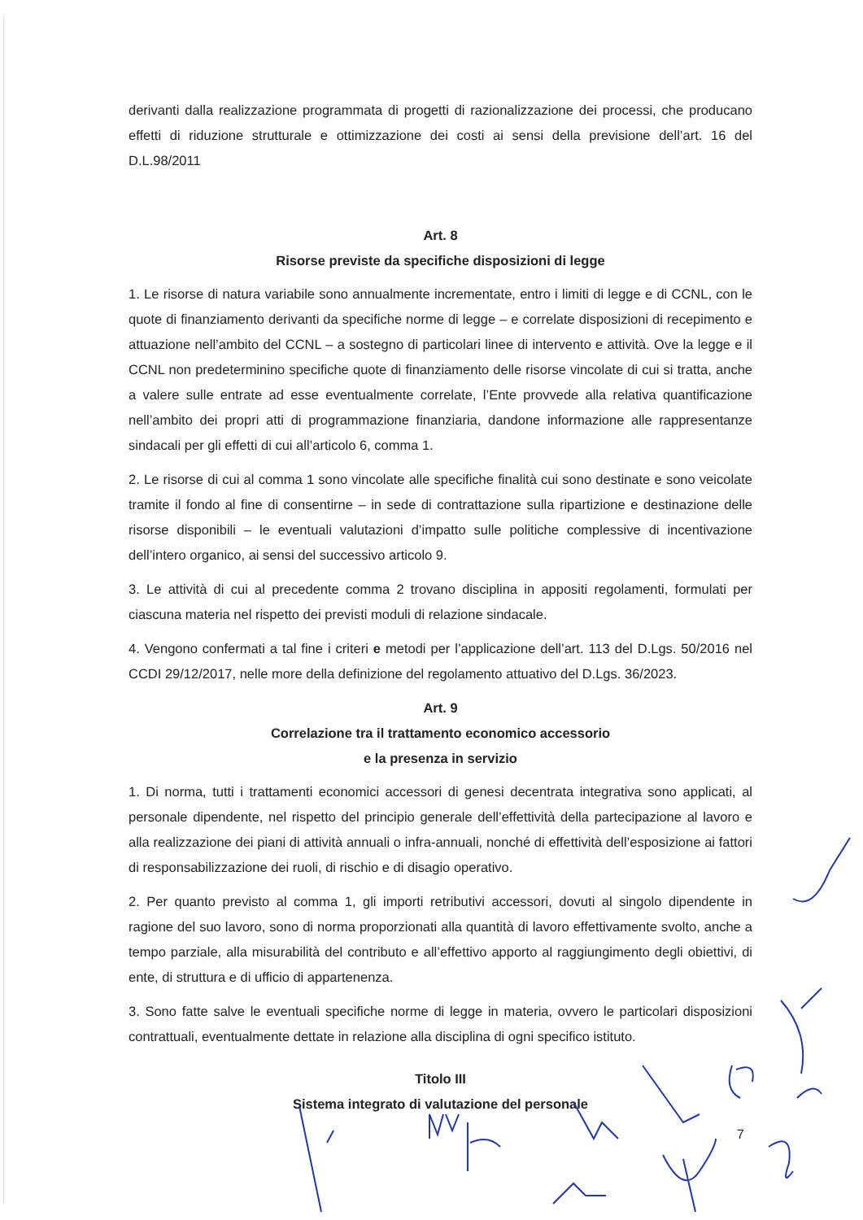derivanti dalla realizzazione programmata di progetti di razionalizzazione dei processi, che producano effetti di riduzione strutturale e ottimizzazione dei costi ai sensi della previsione dell’art. 16 del D.L.98/2011
Art. 8
Risorse previste da specifiche disposizioni di legge
1. Le risorse di natura variabile sono annualmente incrementate, entro i limiti di legge e di CCNL, con le quote di finanziamento derivanti da specifiche norme di legge – e correlate disposizioni di recepimento e attuazione nell’ambito del CCNL – a sostegno di particolari linee di intervento e attività. Ove la legge e il CCNL non predeterminino specifiche quote di finanziamento delle risorse vincolate di cui si tratta, anche a valere sulle entrate ad esse eventualmente correlate, l’Ente provvede alla relativa quantificazione nell’ambito dei propri atti di programmazione finanziaria, dandone informazione alle rappresentanze sindacali per gli effetti di cui all’articolo 6, comma 1.
2. Le risorse di cui al comma 1 sono vincolate alle specifiche finalità cui sono destinate e sono veicolate tramite il fondo al fine di consentirne – in sede di contrattazione sulla ripartizione e destinazione delle risorse disponibili – le eventuali valutazioni d’impatto sulle politiche complessive di incentivazione dell’intero organico, ai sensi del successivo articolo 9.
3. Le attività di cui al precedente comma 2 trovano disciplina in appositi regolamenti, formulati per ciascuna materia nel rispetto dei previsti moduli di relazione sindacale.
4. Vengono confermati a tal fine i criteri e metodi per l’applicazione dell’art. 113 del D.Lgs. 50/2016 nel CCDI 29/12/2017, nelle more della definizione del regolamento attuativo del D.Lgs. 36/2023.
Art. 9
Correlazione tra il trattamento economico accessorio
e la presenza in servizio
1. Di norma, tutti i trattamenti economici accessori di genesi decentrata integrativa sono applicati, al personale dipendente, nel rispetto del principio generale dell’effettività della partecipazione al lavoro e alla realizzazione dei piani di attività annuali o infra-annuali, nonché di effettività dell’esposizione ai fattori di responsabilizzazione dei ruoli, di rischio e di disagio operativo.
2. Per quanto previsto al comma 1, gli importi retributivi accessori, dovuti al singolo dipendente in ragione del suo lavoro, sono di norma proporzionati alla quantità di lavoro effettivamente svolto, anche a tempo parziale, alla misurabilità del contributo e all’effettivo apporto al raggiungimento degli obiettivi, di ente, di struttura e di ufficio di appartenenza.
3. Sono fatte salve le eventuali specifiche norme di legge in materia, ovvero le particolari disposizioni contrattuali, eventualmente dettate in relazione alla disciplina di ogni specifico istituto.
Titolo III
Sistema integrato di valutazione del personale
7